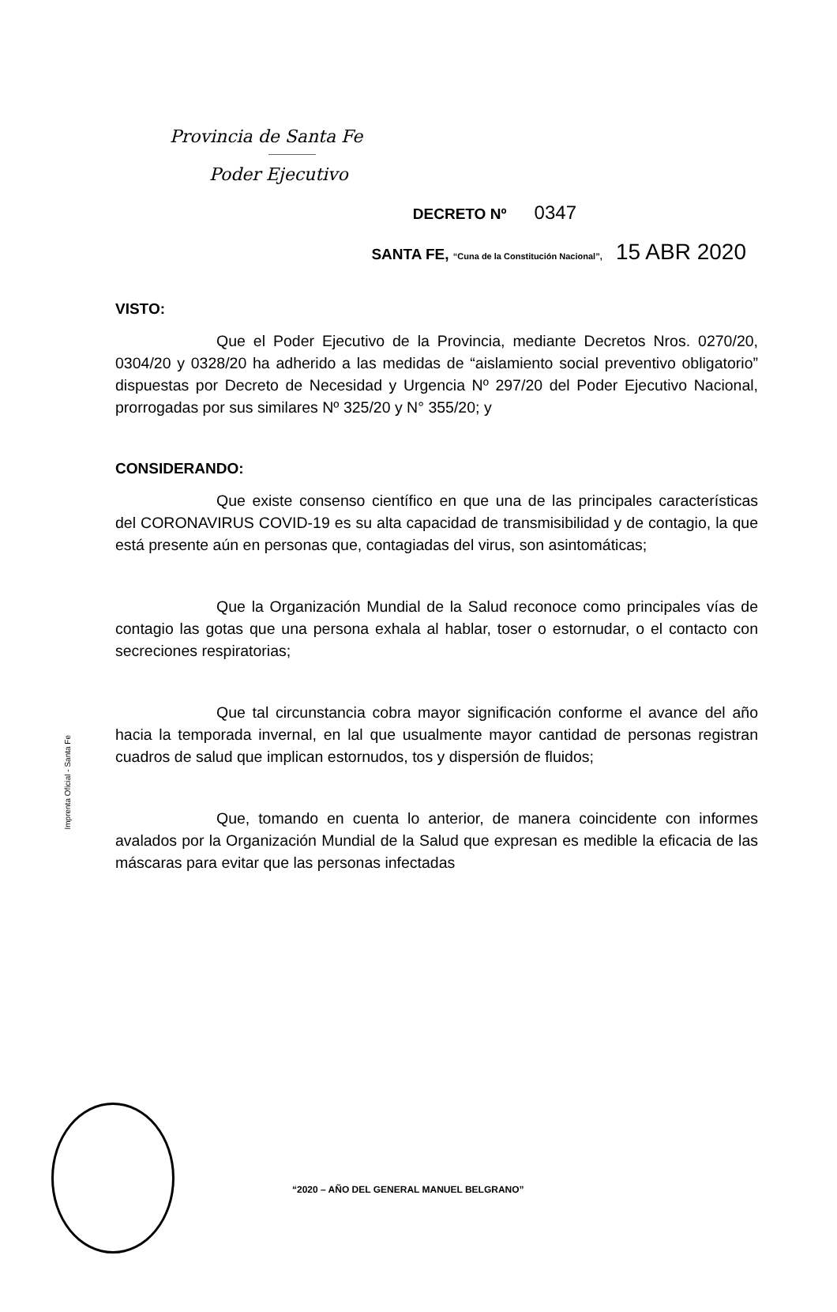Provincia de Santa Fe
Poder Ejecutivo
DECRETO Nº 0347
SANTA FE, “Cuna de la Constitución Nacional”, 15 ABR 2020
VISTO:
Que el Poder Ejecutivo de la Provincia, mediante Decretos Nros. 0270/20, 0304/20 y 0328/20 ha adherido a las medidas de “aislamiento social preventivo obligatorio” dispuestas por Decreto de Necesidad y Urgencia Nº 297/20 del Poder Ejecutivo Nacional, prorrogadas por sus similares Nº 325/20 y N° 355/20; y
CONSIDERANDO:
Que existe consenso científico en que una de las principales características del CORONAVIRUS COVID-19 es su alta capacidad de transmisibilidad y de contagio, la que está presente aún en personas que, contagiadas del virus, son asintomáticas;
Que la Organización Mundial de la Salud reconoce como principales vías de contagio las gotas que una persona exhala al hablar, toser o estornudar, o el contacto con secreciones respiratorias;
Que tal circunstancia cobra mayor significación conforme el avance del año hacia la temporada invernal, en lal que usualmente mayor cantidad de personas registran cuadros de salud que implican estornudos, tos y dispersión de fluidos;
Que, tomando en cuenta lo anterior, de manera coincidente con informes avalados por la Organización Mundial de la Salud que expresan es medible la eficacia de las máscaras para evitar que las personas infectadas
Imprenta Oficial - Santa Fe
“2020 – AÑO DEL GENERAL MANUEL BELGRANO”